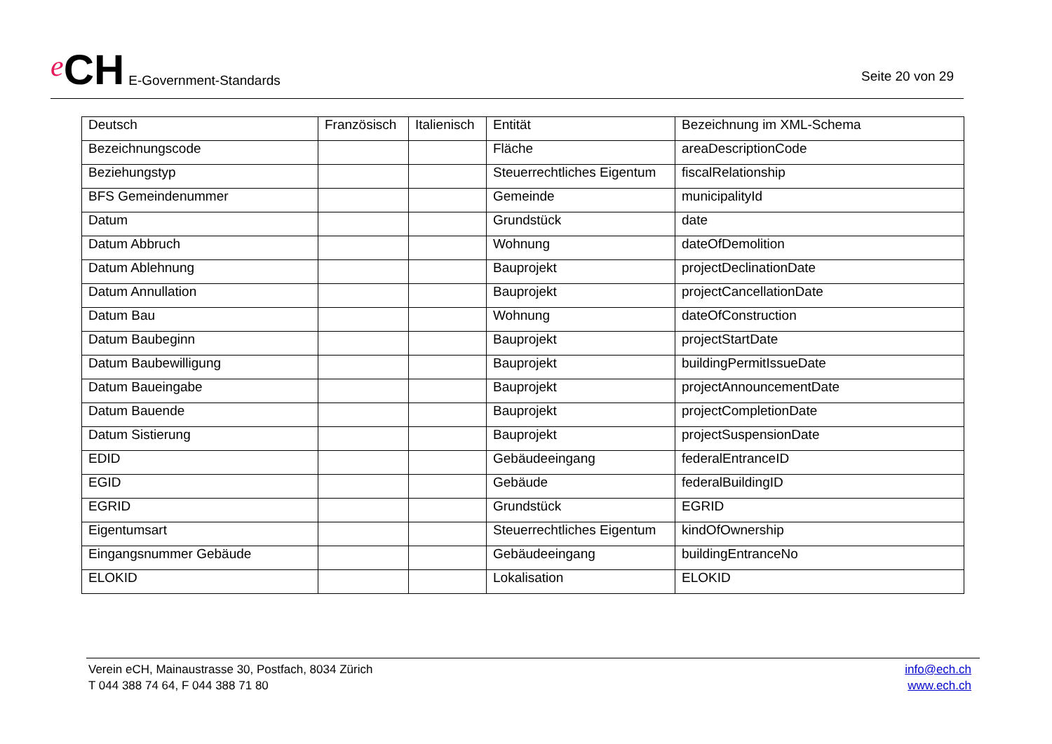e CH E-Government-Standards
Seite 20 von 29
| Deutsch | Französisch | Italienisch | Entität | Bezeichnung im XML-Schema |
| Bezeichnungscode | | | Fläche | areaDescriptionCode |
| Beziehungstyp | | | Steuerrechtliches Eigentum | fiscalRelationship |
| BFS Gemeindenummer | | | Gemeinde | municipalityId |
| Datum | | | Grundstück | date |
| Datum Abbruch | | | Wohnung | dateOfDemolition |
| Datum Ablehnung | | | Bauprojekt | projectDeclinationDate |
| Datum Annullation | | | Bauprojekt | projectCancellationDate |
| Datum Bau | | | Wohnung | dateOfConstruction |
| Datum Baubeginn | | | Bauprojekt | projectStartDate |
| Datum Baubewilligung | | | Bauprojekt | buildingPermitIssueDate |
| Datum Baueingabe | | | Bauprojekt | projectAnnouncementDate |
| Datum Bauende | | | Bauprojekt | projectCompletionDate |
| Datum Sistierung | | | Bauprojekt | projectSuspensionDate |
| EDID | | | Gebäudeeingang | federalEntranceID |
| EGID | | | Gebäude | federalBuildingID |
| EGRID | | | Grundstück | EGRID |
| Eigentumsart | | | Steuerrechtliches Eigentum | kindOfOwnership |
| Eingangsnummer Gebäude | | | Gebäudeeingang | buildingEntranceNo |
| ELOKID | | | Lokalisation | ELOKID |
Verein eCH, Mainaustrasse 30, Postfach, 8034 Zürich
T 044 388 74 64, F 044 388 71 80
info@ech.ch
www.ech.ch